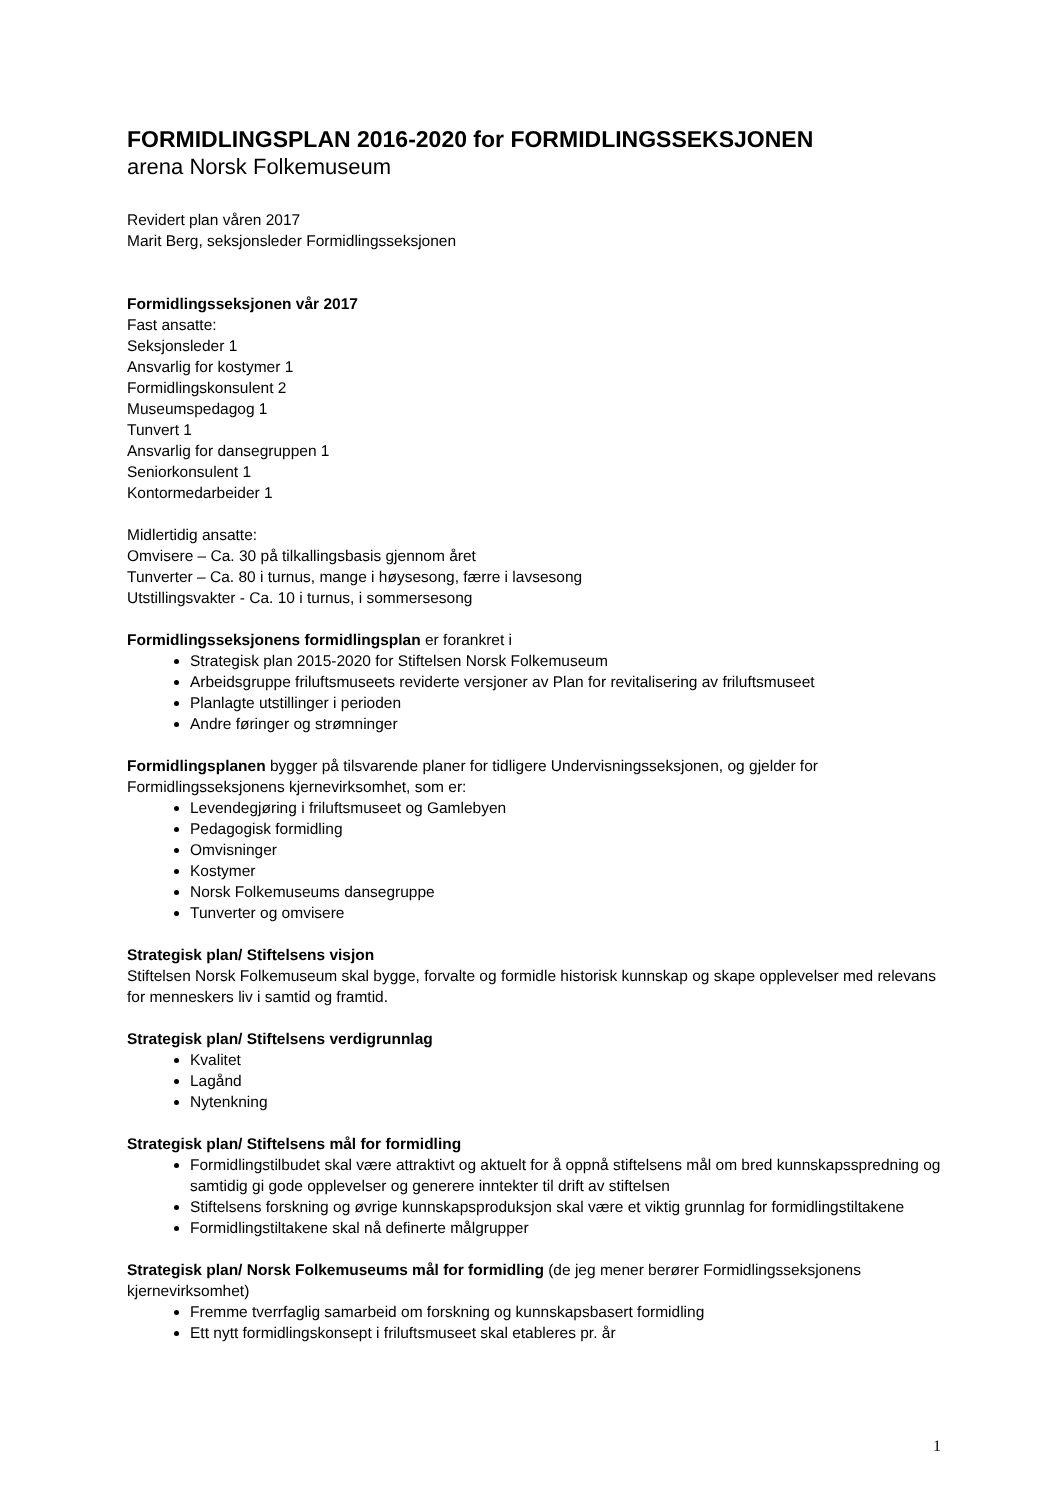FORMIDLINGSPLAN 2016-2020 for FORMIDLINGSSEKSJONEN
arena Norsk Folkemuseum
Revidert plan våren 2017
Marit Berg, seksjonsleder Formidlingsseksjonen
Formidlingsseksjonen vår 2017
Fast ansatte:
Seksjonsleder 1
Ansvarlig for kostymer 1
Formidlingskonsulent 2
Museumspedagog 1
Tunvert 1
Ansvarlig for dansegruppen 1
Seniorkonsulent 1
Kontormedarbeider 1
Midlertidig ansatte:
Omvisere – Ca. 30 på tilkallingsbasis gjennom året
Tunverter – Ca. 80 i turnus, mange i høysesong, færre i lavsesong
Utstillingsvakter - Ca. 10 i turnus, i sommersesong
Formidlingsseksjonens formidlingsplan er forankret i
Strategisk plan 2015-2020 for Stiftelsen Norsk Folkemuseum
Arbeidsgruppe friluftsmuseets reviderte versjoner av Plan for revitalisering av friluftsmuseet
Planlagte utstillinger i perioden
Andre føringer og strømninger
Formidlingsplanen bygger på tilsvarende planer for tidligere Undervisningsseksjonen, og gjelder for Formidlingsseksjonens kjernevirksomhet, som er:
Levendegjøring i friluftsmuseet og Gamlebyen
Pedagogisk formidling
Omvisninger
Kostymer
Norsk Folkemuseums dansegruppe
Tunverter og omvisere
Strategisk plan/ Stiftelsens visjon
Stiftelsen Norsk Folkemuseum skal bygge, forvalte og formidle historisk kunnskap og skape opplevelser med relevans for menneskers liv i samtid og framtid.
Strategisk plan/ Stiftelsens verdigrunnlag
Kvalitet
Lagånd
Nytenkning
Strategisk plan/ Stiftelsens mål for formidling
Formidlingstilbudet skal være attraktivt og aktuelt for å oppnå stiftelsens mål om bred kunnskapsspredning og samtidig gi gode opplevelser og generere inntekter til drift av stiftelsen
Stiftelsens forskning og øvrige kunnskapsproduksjon skal være et viktig grunnlag for formidlingstiltakene
Formidlingstiltakene skal nå definerte målgrupper
Strategisk plan/ Norsk Folkemuseums mål for formidling (de jeg mener berører Formidlingsseksjonens kjernevirksomhet)
Fremme tverrfaglig samarbeid om forskning og kunnskapsbasert formidling
Ett nytt formidlingskonsept i friluftsmuseet skal etableres pr. år
1